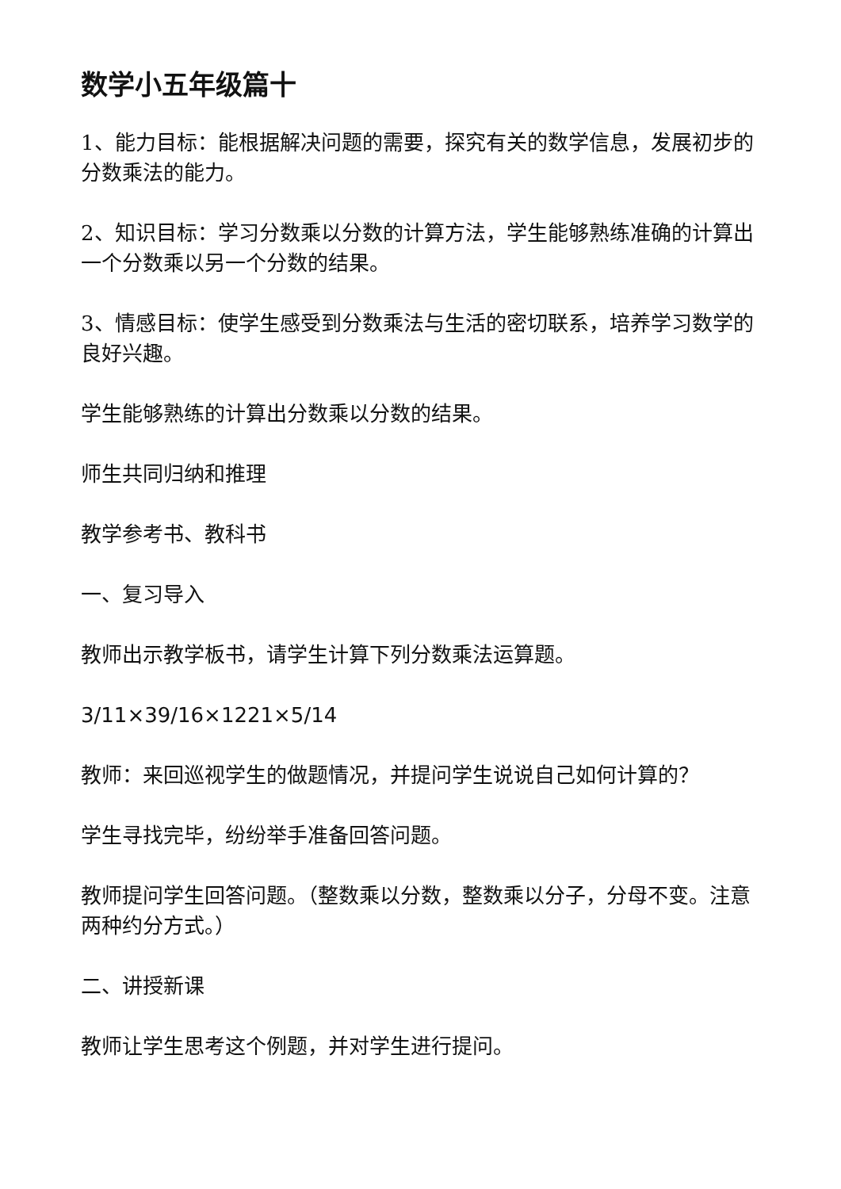数学小五年级篇十
1、能力目标：能根据解决问题的需要，探究有关的数学信息，发展初步的分数乘法的能力。
2、知识目标：学习分数乘以分数的计算方法，学生能够熟练准确的计算出一个分数乘以另一个分数的结果。
3、情感目标：使学生感受到分数乘法与生活的密切联系，培养学习数学的良好兴趣。
学生能够熟练的计算出分数乘以分数的结果。
师生共同归纳和推理
教学参考书、教科书
一、复习导入
教师出示教学板书，请学生计算下列分数乘法运算题。
3/11×39/16×1221×5/14
教师：来回巡视学生的做题情况，并提问学生说说自己如何计算的？
学生寻找完毕，纷纷举手准备回答问题。
教师提问学生回答问题。（整数乘以分数，整数乘以分子，分母不变。注意两种约分方式。）
二、讲授新课
教师让学生思考这个例题，并对学生进行提问。